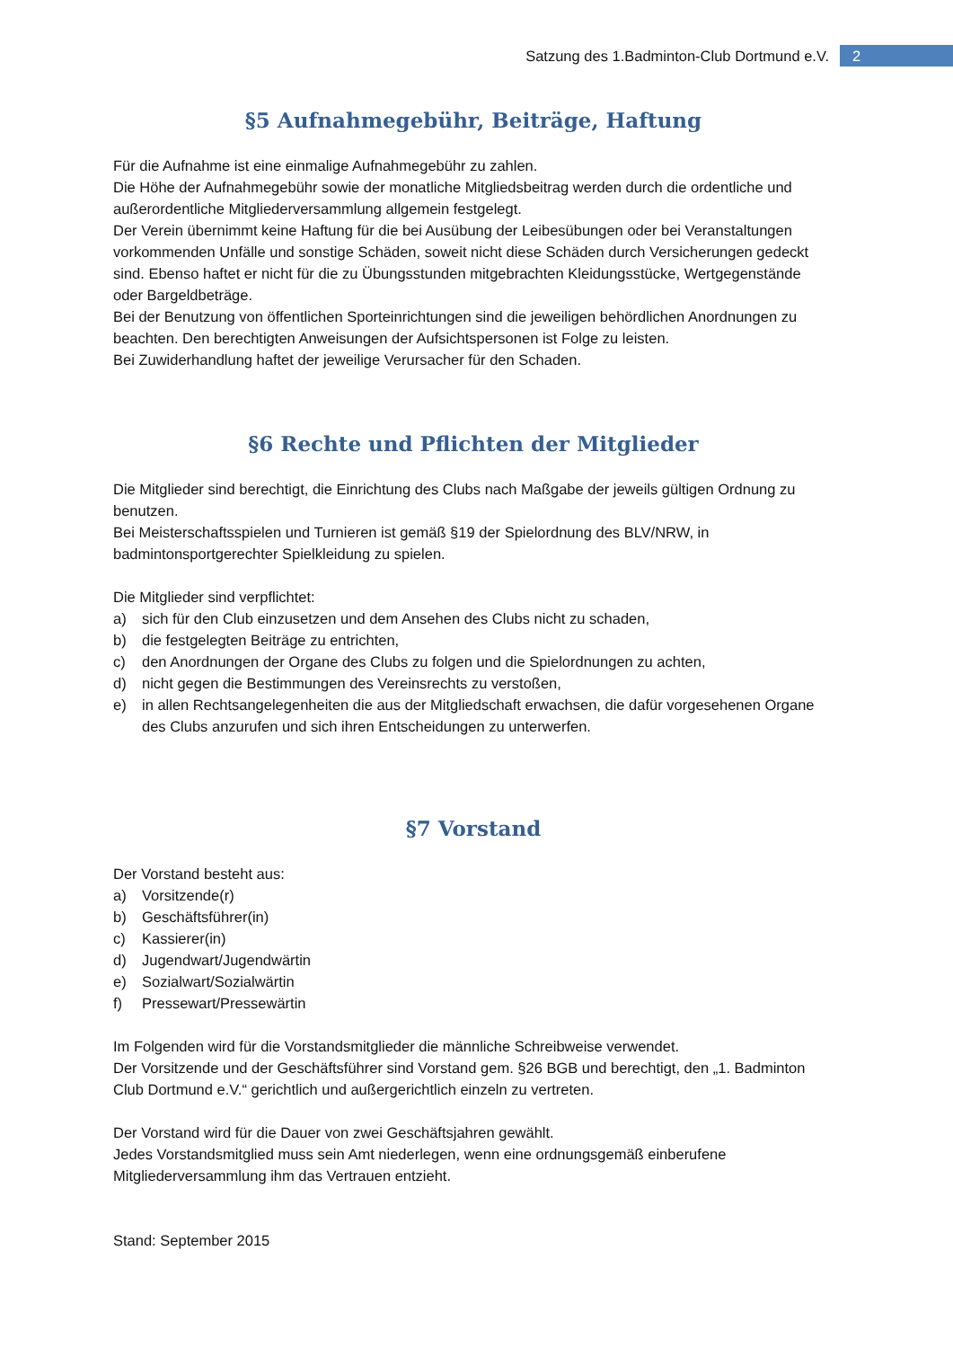Satzung des 1.Badminton-Club Dortmund e.V.
2
§5 Aufnahmegebühr, Beiträge, Haftung
Für die Aufnahme ist eine einmalige Aufnahmegebühr zu zahlen.
Die Höhe der Aufnahmegebühr sowie der monatliche Mitgliedsbeitrag werden durch die ordentliche und außerordentliche Mitgliederversammlung allgemein festgelegt.
Der Verein übernimmt keine Haftung für die bei Ausübung der Leibesübungen oder bei Veranstaltungen vorkommenden Unfälle und sonstige Schäden, soweit nicht diese Schäden durch Versicherungen gedeckt sind. Ebenso haftet er nicht für die zu Übungsstunden mitgebrachten Kleidungsstücke, Wertgegenstände oder Bargeldbeträge.
Bei der Benutzung von öffentlichen Sporteinrichtungen sind die jeweiligen behördlichen Anordnungen zu beachten. Den berechtigten Anweisungen der Aufsichtspersonen ist Folge zu leisten.
Bei Zuwiderhandlung haftet der jeweilige Verursacher für den Schaden.
§6 Rechte und Pflichten der Mitglieder
Die Mitglieder sind berechtigt, die Einrichtung des Clubs nach Maßgabe der jeweils gültigen Ordnung zu benutzen.
Bei Meisterschaftsspielen und Turnieren ist gemäß §19 der Spielordnung des BLV/NRW, in badmintonsportgerechter Spielkleidung zu spielen.
Die Mitglieder sind verpflichtet:
a) sich für den Club einzusetzen und dem Ansehen des Clubs nicht zu schaden,
b) die festgelegten Beiträge zu entrichten,
c) den Anordnungen der Organe des Clubs zu folgen und die Spielordnungen zu achten,
d) nicht gegen die Bestimmungen des Vereinsrechts zu verstoßen,
e) in allen Rechtsangelegenheiten die aus der Mitgliedschaft erwachsen, die dafür vorgesehenen Organe des Clubs anzurufen und sich ihren Entscheidungen zu unterwerfen.
§7 Vorstand
Der Vorstand besteht aus:
a) Vorsitzende(r)
b) Geschäftsführer(in)
c) Kassierer(in)
d) Jugendwart/Jugendwärtin
e) Sozialwart/Sozialwärtin
f) Pressewart/Pressewärtin
Im Folgenden wird für die Vorstandsmitglieder die männliche Schreibweise verwendet.
Der Vorsitzende und der Geschäftsführer sind Vorstand gem. §26 BGB und berechtigt, den „1. Badminton Club Dortmund e.V.“ gerichtlich und außergerichtlich einzeln zu vertreten.
Der Vorstand wird für die Dauer von zwei Geschäftsjahren gewählt.
Jedes Vorstandsmitglied muss sein Amt niederlegen, wenn eine ordnungsgemäß einberufene Mitgliederversammlung ihm das Vertrauen entzieht.
Stand: September 2015